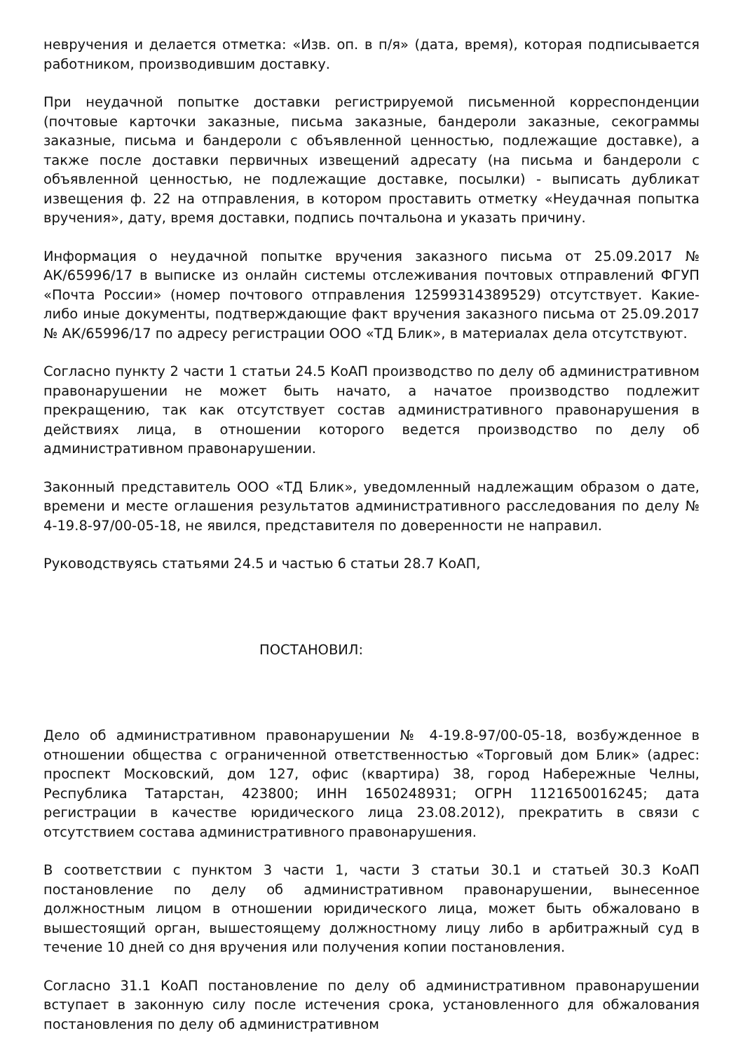невручения и делается отметка: «Изв. оп. в п/я» (дата, время), которая подписывается работником, производившим доставку.
При неудачной попытке доставки регистрируемой письменной корреспонденции (почтовые карточки заказные, письма заказные, бандероли заказные, секограммы заказные, письма и бандероли с объявленной ценностью, подлежащие доставке), а также после доставки первичных извещений адресату (на письма и бандероли с объявленной ценностью, не подлежащие доставке, посылки) - выписать дубликат извещения ф. 22 на отправления, в котором проставить отметку «Неудачная попытка вручения», дату, время доставки, подпись почтальона и указать причину.
Информация о неудачной попытке вручения заказного письма от 25.09.2017 № АК/65996/17 в выписке из онлайн системы отслеживания почтовых отправлений ФГУП «Почта России» (номер почтового отправления 12599314389529) отсутствует. Какие-либо иные документы, подтверждающие факт вручения заказного письма от 25.09.2017 № АК/65996/17 по адресу регистрации ООО «ТД Блик», в материалах дела отсутствуют.
Согласно пункту 2 части 1 статьи 24.5 КоАП производство по делу об административном правонарушении не может быть начато, а начатое производство подлежит прекращению, так как отсутствует состав административного правонарушения в действиях лица, в отношении которого ведется производство по делу об административном правонарушении.
Законный представитель ООО «ТД Блик», уведомленный надлежащим образом о дате, времени и месте оглашения результатов административного расследования по делу № 4-19.8-97/00-05-18, не явился, представителя по доверенности не направил.
Руководствуясь статьями 24.5 и частью 6 статьи 28.7 КоАП,
ПОСТАНОВИЛ:
Дело об административном правонарушении № 4-19.8-97/00-05-18, возбужденное в отношении общества с ограниченной ответственностью «Торговый дом Блик» (адрес: проспект Московский, дом 127, офис (квартира) 38, город Набережные Челны, Республика Татарстан, 423800; ИНН 1650248931; ОГРН 1121650016245; дата регистрации в качестве юридического лица 23.08.2012), прекратить в связи с отсутствием состава административного правонарушения.
В соответствии с пунктом 3 части 1, части 3 статьи 30.1 и статьей 30.3 КоАП постановление по делу об административном правонарушении, вынесенное должностным лицом в отношении юридического лица, может быть обжаловано в вышестоящий орган, вышестоящему должностному лицу либо в арбитражный суд в течение 10 дней со дня вручения или получения копии постановления.
Согласно 31.1 КоАП постановление по делу об административном правонарушении вступает в законную силу после истечения срока, установленного для обжалования постановления по делу об административном